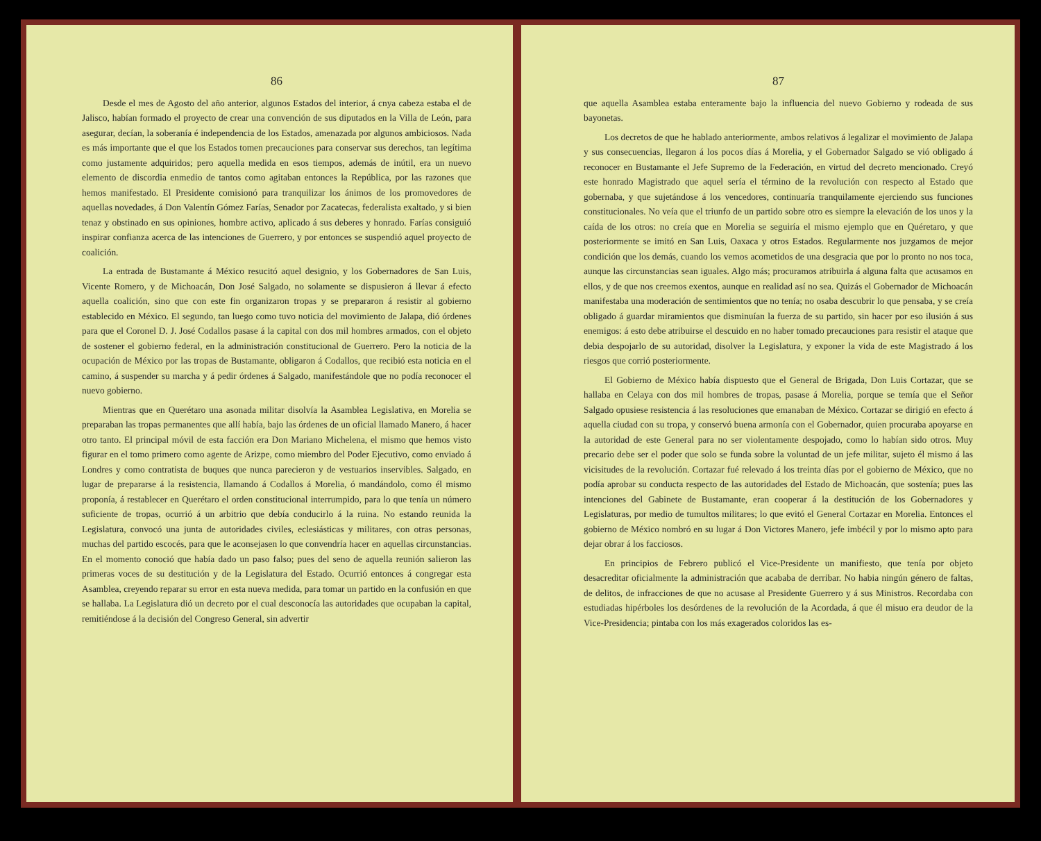86
Desde el mes de Agosto del año anterior, algunos Estados del interior, á cnya cabeza estaba el de Jalisco, habían formado el proyecto de crear una convención de sus diputados en la Villa de León, para asegurar, decían, la soberanía é independencia de los Estados, amenazada por algunos ambiciosos. Nada es más importante que el que los Estados tomen precauciones para conservar sus derechos, tan legítima como justamente adquiridos; pero aquella medida en esos tiempos, además de inútil, era un nuevo elemento de discordia enmedio de tantos como agitaban entonces la República, por las razones que hemos manifestado. El Presidente comisionó para tranquilizar los ánimos de los promovedores de aquellas novedades, á Don Valentín Gómez Farías, Senador por Zacatecas, federalista exaltado, y si bien tenaz y obstinado en sus opiniones, hombre activo, aplicado á sus deberes y honrado. Farías consiguió inspirar confianza acerca de las intenciones de Guerrero, y por entonces se suspendió aquel proyecto de coalición.
La entrada de Bustamante á México resucitó aquel designio, y los Gobernadores de San Luis, Vicente Romero, y de Michoacán, Don José Salgado, no solamente se dispusieron á llevar á efecto aquella coalición, sino que con este fin organizaron tropas y se prepararon á resistir al gobierno establecido en México. El segundo, tan luego como tuvo noticia del movimiento de Jalapa, dió órdenes para que el Coronel D. J. José Codallos pasase á la capital con dos mil hombres armados, con el objeto de sostener el gobierno federal, en la administración constitucional de Guerrero. Pero la noticia de la ocupación de México por las tropas de Bustamante, obligaron á Codallos, que recibió esta noticia en el camino, á suspender su marcha y á pedir órdenes á Salgado, manifestándole que no podía reconocer el nuevo gobierno.
Mientras que en Querétaro una asonada militar disolvía la Asamblea Legislativa, en Morelia se preparaban las tropas permanentes que allí había, bajo las órdenes de un oficial llamado Manero, á hacer otro tanto. El principal móvil de esta facción era Don Mariano Michelena, el mismo que hemos visto figurar en el tomo primero como agente de Arizpe, como miembro del Poder Ejecutivo, como enviado á Londres y como contratista de buques que nunca parecieron y de vestuarios inservibles. Salgado, en lugar de prepararse á la resistencia, llamando á Codallos á Morelia, ó mandándolo, como él mismo proponía, á restablecer en Querétaro el orden constitucional interrumpido, para lo que tenía un número suficiente de tropas, ocurrió á un arbitrio que debía conducirlo á la ruina. No estando reunida la Legislatura, convocó una junta de autoridades civiles, eclesiásticas y militares, con otras personas, muchas del partido escocés, para que le aconsejasen lo que convendría hacer en aquellas circunstancias. En el momento conoció que había dado un paso falso; pues del seno de aquella reunión salieron las primeras voces de su destitución y de la Legislatura del Estado. Ocurrió entonces á congregar esta Asamblea, creyendo reparar su error en esta nueva medida, para tomar un partido en la confusión en que se hallaba. La Legislatura dió un decreto por el cual desconocía las autoridades que ocupaban la capital, remitiéndose á la decisión del Congreso General, sin advertir
87
que aquella Asamblea estaba enteramente bajo la influencia del nuevo Gobierno y rodeada de sus bayonetas.
Los decretos de que he hablado anteriormente, ambos relativos á legalizar el movimiento de Jalapa y sus consecuencias, llegaron á los pocos días á Morelia, y el Gobernador Salgado se vió obligado á reconocer en Bustamante el Jefe Supremo de la Federación, en virtud del decreto mencionado. Creyó este honrado Magistrado que aquel sería el término de la revolución con respecto al Estado que gobernaba, y que sujetándose á los vencedores, continuaría tranquilamente ejerciendo sus funciones constitucionales. No veía que el triunfo de un partido sobre otro es siempre la elevación de los unos y la caída de los otros: no creía que en Morelia se seguiría el mismo ejemplo que en Quéretaro, y que posteriormente se imitó en San Luis, Oaxaca y otros Estados. Regularmente nos juzgamos de mejor condición que los demás, cuando los vemos acometidos de una desgracia que por lo pronto no nos toca, aunque las circunstancias sean iguales. Algo más; procuramos atribuirla á alguna falta que acusamos en ellos, y de que nos creemos exentos, aunque en realidad así no sea. Quizás el Gobernador de Michoacán manifestaba una moderación de sentimientos que no tenía; no osaba descubrir lo que pensaba, y se creía obligado á guardar miramientos que disminuían la fuerza de su partido, sin hacer por eso ilusión á sus enemigos: á esto debe atribuirse el descuido en no haber tomado precauciones para resistir el ataque que debia despojarlo de su autoridad, disolver la Legislatura, y exponer la vida de este Magistrado á los riesgos que corrió posteriormente.
El Gobierno de México había dispuesto que el General de Brigada, Don Luis Cortazar, que se hallaba en Celaya con dos mil hombres de tropas, pasase á Morelia, porque se temía que el Señor Salgado opusiese resistencia á las resoluciones que emanaban de México. Cortazar se dirigió en efecto á aquella ciudad con su tropa, y conservó buena armonía con el Gobernador, quien procuraba apoyarse en la autoridad de este General para no ser violentamente despojado, como lo habían sido otros. Muy precario debe ser el poder que solo se funda sobre la voluntad de un jefe militar, sujeto él mismo á las vicisitudes de la revolución. Cortazar fué relevado á los treinta días por el gobierno de México, que no podía aprobar su conducta respecto de las autoridades del Estado de Michoacán, que sostenía; pues las intenciones del Gabinete de Bustamante, eran cooperar á la destitución de los Gobernadores y Legislaturas, por medio de tumultos militares; lo que evitó el General Cortazar en Morelia. Entonces el gobierno de México nombró en su lugar á Don Victores Manero, jefe imbécil y por lo mismo apto para dejar obrar á los facciosos.
En principios de Febrero publicó el Vice-Presidente un manifiesto, que tenía por objeto desacreditar oficialmente la administración que acababa de derribar. No habia ningún género de faltas, de delitos, de infracciones de que no acusase al Presidente Guerrero y á sus Ministros. Recordaba con estudiadas hipérboles los desórdenes de la revolución de la Acordada, á que él misuo era deudor de la Vice-Presidencia; pintaba con los más exagerados coloridos las es-